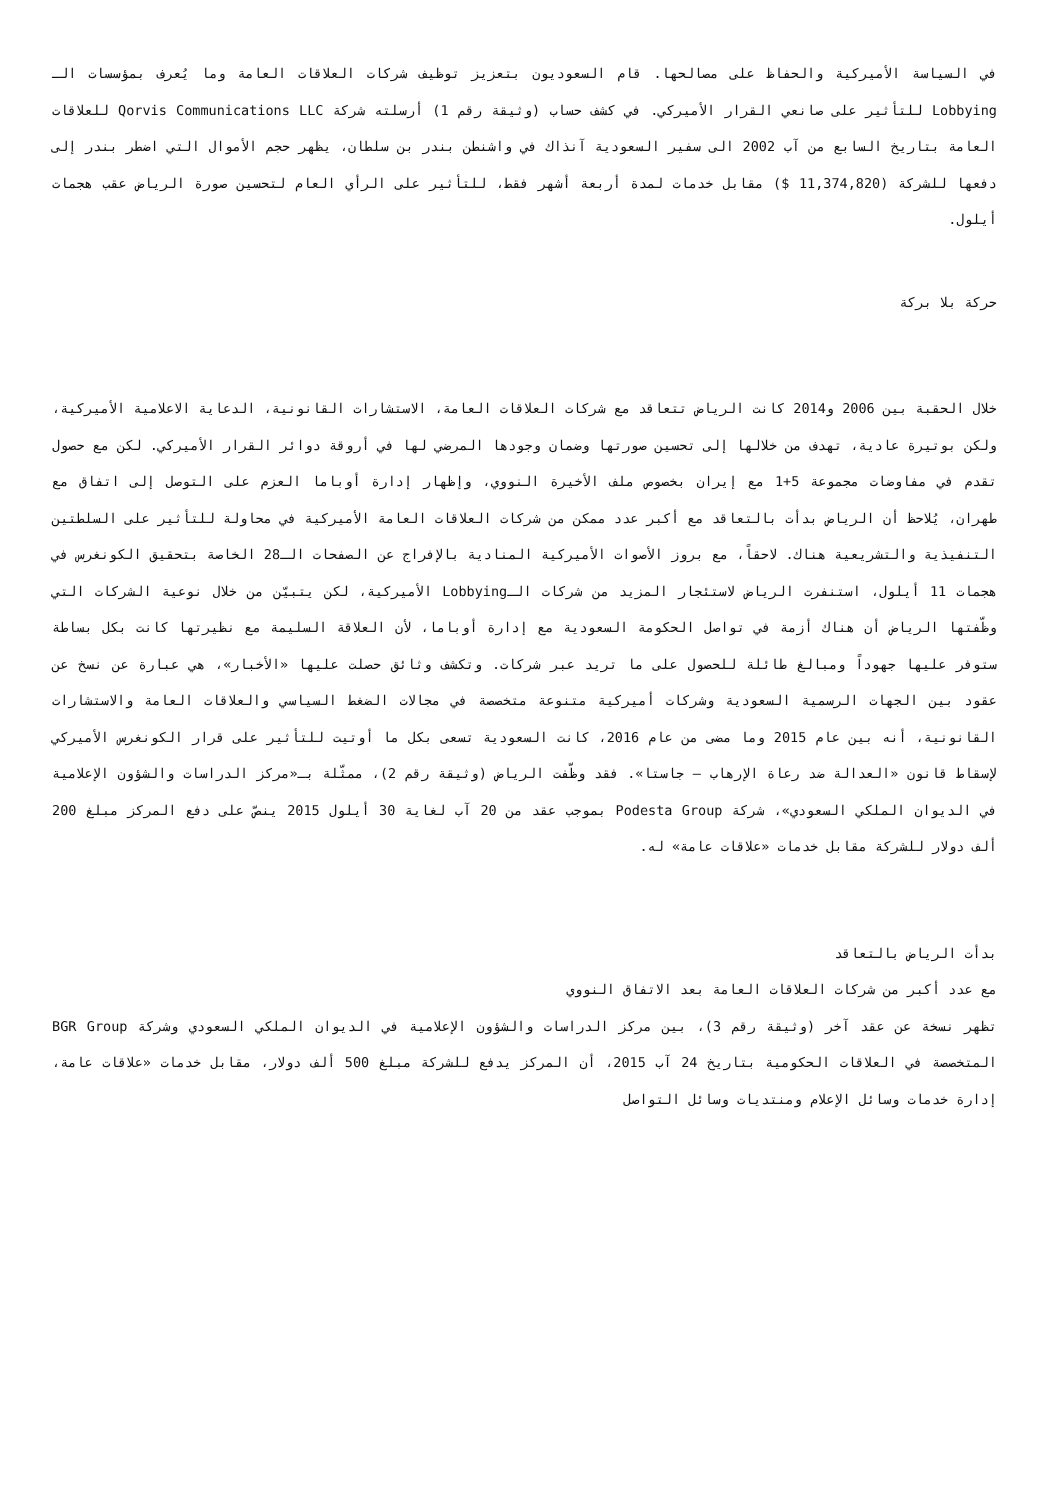في السياسة الأميركية والحفاظ على مصالحها. قام السعوديون بتعزيز توظيف شركات العلاقات العامة وما يُعرف بمؤسسات الـ Lobbying للتأثير على صانعي القرار الأميركي. في كشف حساب (وثيقة رقم 1) أرسلته شركة Qorvis Communications LLC للعلاقات العامة بتاريخ السابع من آب 2002 الى سفير السعودية آنذاك في واشنطن بندر بن سلطان، يظهر حجم الأموال التي اضطر بندر إلى دفعها للشركة (11,374,820 $) مقابل خدمات لمدة أربعة أشهر فقط، للتأثير على الرأي العام لتحسين صورة الرياض عقب هجمات أيلول.
حركة بلا بركة
خلال الحقبة بين 2006 و2014 كانت الرياض تتعاقد مع شركات العلاقات العامة، الاستشارات القانونية، الدعاية الاعلامية الأميركية، ولكن بوتيرة عادية، تهدف من خلالها إلى تحسين صورتها وضمان وجودها المرضي لها في أروقة دوائر القرار الأميركي. لكن مع حصول تقدم في مفاوضات مجموعة 5+1 مع إيران بخصوص ملف الأخيرة النووي، وإظهار إدارة أوباما العزم على التوصل إلى اتفاق مع طهران، يُلاحظ أن الرياض بدأت بالتعاقد مع أكبر عدد ممكن من شركات العلاقات العامة الأميركية في محاولة للتأثير على السلطتين التنفيذية والتشريعية هناك. لاحقاً، مع بروز الأصوات الأميركية المنادية بالإفراج عن الصفحات الـ28 الخاصة بتحقيق الكونغرس في هجمات 11 أيلول، استنفرت الرياض لاستئجار المزيد من شركات الـLobbying الأميركية، لكن يتبيّن من خلال نوعية الشركات التي وظّفتها الرياض أن هناك أزمة في تواصل الحكومة السعودية مع إدارة أوباما، لأن العلاقة السليمة مع نظيرتها كانت بكل بساطة ستوفر عليها جهوداً ومبالغ طائلة للحصول على ما تريد عبر شركات. وتكشف وثائق حصلت عليها «الأخبار»، هي عبارة عن نسخ عن عقود بين الجهات الرسمية السعودية وشركات أميركية متنوعة متخصصة في مجالات الضغط السياسي والعلاقات العامة والاستشارات القانونية، أنه بين عام 2015 وما مضى من عام 2016، كانت السعودية تسعى بكل ما أوتيت للتأثير على قرار الكونغرس الأميركي لإسقاط قانون «العدالة ضد رعاة الإرهاب – جاستا». فقد وظّفت الرياض (وثيقة رقم 2)، ممثّلة بـ«مركز الدراسات والشؤون الإعلامية في الديوان الملكي السعودي»، شركة Podesta Group بموجب عقد من 20 آب لغاية 30 أيلول 2015 ينصّ على دفع المركز مبلغ 200 ألف دولار للشركة مقابل خدمات «علاقات عامة» له.
بدأت الرياض بالتعاقد
مع عدد أكبر من شركات العلاقات العامة بعد الاتفاق النووي
تظهر نسخة عن عقد آخر (وثيقة رقم 3)، بين مركز الدراسات والشؤون الإعلامية في الديوان الملكي السعودي وشركة BGR Group المتخصصة في العلاقات الحكومية بتاريخ 24 آب 2015، أن المركز يدفع للشركة مبلغ 500 ألف دولار، مقابل خدمات «علاقات عامة، إدارة خدمات وسائل الإعلام ومنتديات وسائل التواصل